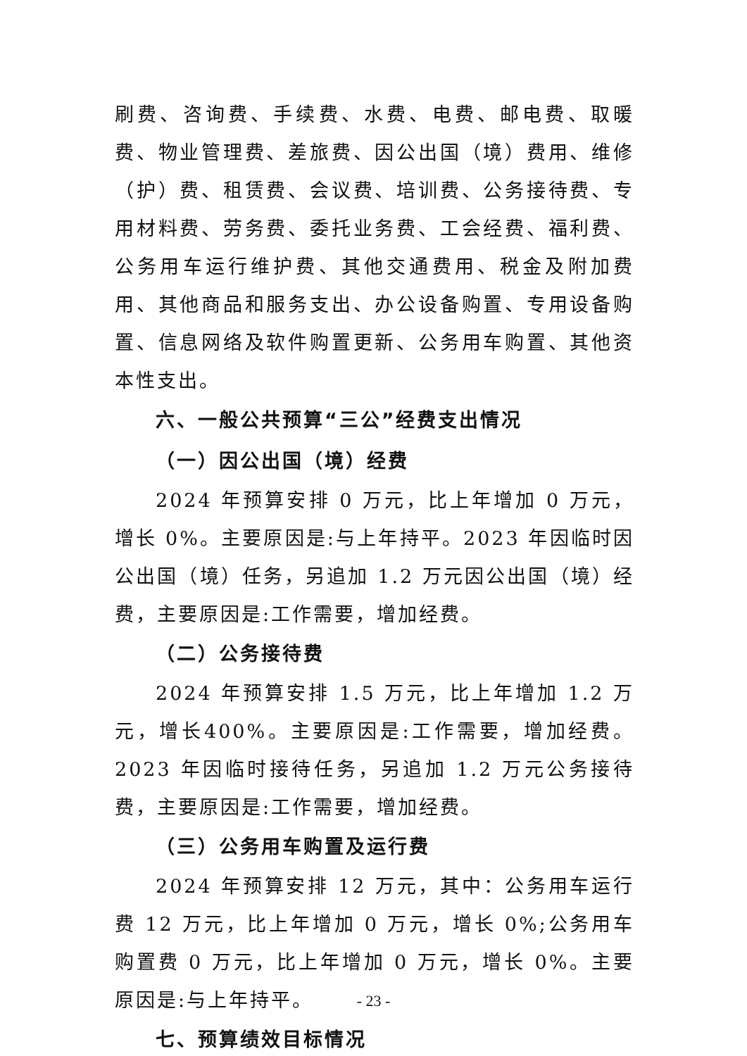刷费、咨询费、手续费、水费、电费、邮电费、取暖费、物业管理费、差旅费、因公出国（境）费用、维修（护）费、租赁费、会议费、培训费、公务接待费、专用材料费、劳务费、委托业务费、工会经费、福利费、公务用车运行维护费、其他交通费用、税金及附加费用、其他商品和服务支出、办公设备购置、专用设备购置、信息网络及软件购置更新、公务用车购置、其他资本性支出。
六、一般公共预算“三公”经费支出情况
（一）因公出国（境）经费
2024 年预算安排 0 万元，比上年增加 0 万元，增长 0%。主要原因是:与上年持平。2023 年因临时因公出国（境）任务，另追加 1.2 万元因公出国（境）经费，主要原因是:工作需要，增加经费。
（二）公务接待费
2024 年预算安排 1.5 万元，比上年增加 1.2 万元，增长400%。主要原因是:工作需要，增加经费。2023 年因临时接待任务，另追加 1.2 万元公务接待费，主要原因是:工作需要，增加经费。
（三）公务用车购置及运行费
2024 年预算安排 12 万元，其中：公务用车运行费 12 万元，比上年增加 0 万元，增长 0%;公务用车购置费 0 万元，比上年增加 0 万元，增长 0%。主要原因是:与上年持平。
七、预算绩效目标情况
- 23 -